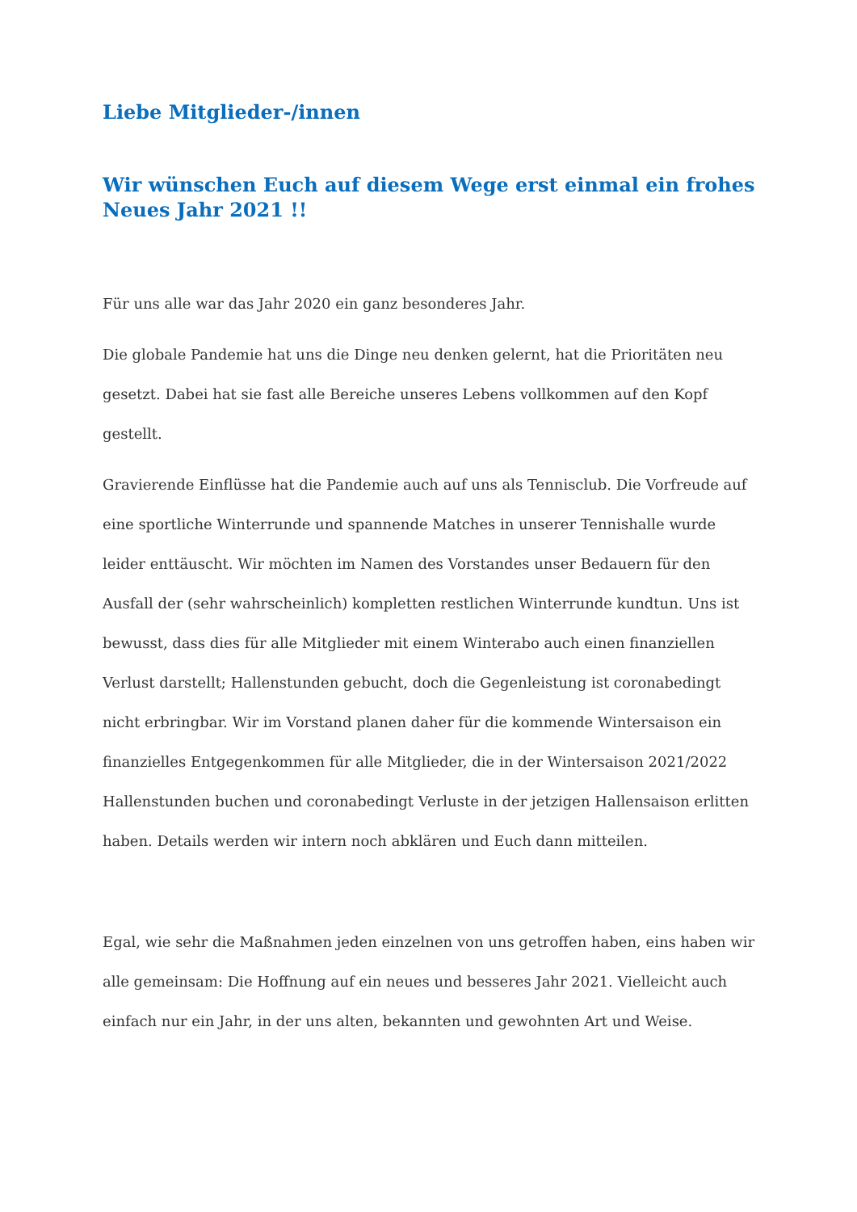Liebe Mitglieder-/innen
Wir wünschen Euch auf diesem Wege erst einmal ein frohes Neues Jahr 2021 !!
Für uns alle war das Jahr 2020 ein ganz besonderes Jahr.
Die globale Pandemie hat uns die Dinge neu denken gelernt, hat die Prioritäten neu gesetzt. Dabei hat sie fast alle Bereiche unseres Lebens vollkommen auf den Kopf gestellt.
Gravierende Einflüsse hat die Pandemie auch auf uns als Tennisclub. Die Vorfreude auf eine sportliche Winterrunde und spannende Matches in unserer Tennishalle wurde leider enttäuscht. Wir möchten im Namen des Vorstandes unser Bedauern für den Ausfall der (sehr wahrscheinlich) kompletten restlichen Winterrunde kundtun. Uns ist bewusst, dass dies für alle Mitglieder mit einem Winterabo auch einen finanziellen Verlust darstellt; Hallenstunden gebucht, doch die Gegenleistung ist coronabedingt nicht erbringbar. Wir im Vorstand planen daher für die kommende Wintersaison ein finanzielles Entgegenkommen für alle Mitglieder, die in der Wintersaison 2021/2022 Hallenstunden buchen und coronabedingt Verluste in der jetzigen Hallensaison erlitten haben. Details werden wir intern noch abklären und Euch dann mitteilen.
Egal, wie sehr die Maßnahmen jeden einzelnen von uns getroffen haben, eins haben wir alle gemeinsam: Die Hoffnung auf ein neues und besseres Jahr 2021. Vielleicht auch einfach nur ein Jahr, in der uns alten, bekannten und gewohnten Art und Weise.